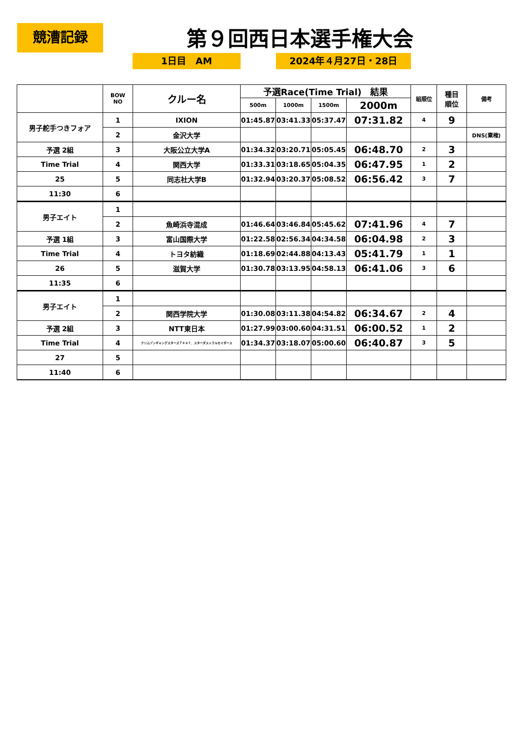競漕記録 第９回西日本選手権大会
1日目　AM 2024年４月27日・28日
| | BOW NO | クルー名 | 予選Race(Time Trial) 結果 | | | | 組順位 | 種目 順位 | 備考 |
| --- | --- | --- | --- | --- | --- | --- | --- | --- | --- |
| | | | 500m | 1000m | 1500m | 2000m | | | |
| 男子舵手つきフォア | 1 | IXION | 01:45.87 | 03:41.33 | 05:37.47 | 07:31.82 | 4 | 9 | |
| | 2 | 金沢大学 | | | | | | | DNS(棄権) |
| 予選 2組 | 3 | 大阪公立大学A | 01:34.32 | 03:20.71 | 05:05.45 | 06:48.70 | 2 | 3 | |
| Time Trial | 4 | 関西大学 | 01:33.31 | 03:18.65 | 05:04.35 | 06:47.95 | 1 | 2 | |
| 25 | 5 | 同志社大学B | 01:32.94 | 03:20.37 | 05:08.52 | 06:56.42 | 3 | 7 | |
| 11:30 | 6 | | | | | | | | |
| 男子エイト | 1 | | | | | | | | |
| | 2 | 魚崎浜寺混成 | 01:46.64 | 03:46.84 | 05:45.62 | 07:41.96 | 4 | 7 | |
| 予選 1組 | 3 | 富山国際大学 | 01:22.58 | 02:56.34 | 04:34.58 | 06:04.98 | 2 | 3 | |
| Time Trial | 4 | トヨタ紡織 | 01:18.69 | 02:44.88 | 04:13.43 | 05:41.79 | 1 | 1 | |
| 26 | 5 | 滋賀大学 | 01:30.78 | 03:13.95 | 04:58.13 | 06:41.06 | 3 | 6 | |
| 11:35 | 6 | | | | | | | | |
| 男子エイト | 1 | | | | | | | | |
| | 2 | 関西学院大学 | 01:30.08 | 03:11.38 | 04:54.82 | 06:34.67 | 2 | 4 | |
| 予選 2組 | 3 | NTT東日本 | 01:27.99 | 03:00.60 | 04:31.51 | 06:00.52 | 1 | 2 | |
| Time Trial | 4 | クリムゾンギャングスターズｆｅａｔ．スターダストクルセイダース | 01:34.37 | 03:18.07 | 05:00.60 | 06:40.87 | 3 | 5 | |
| 27 | 5 | | | | | | | | |
| 11:40 | 6 | | | | | | | | |